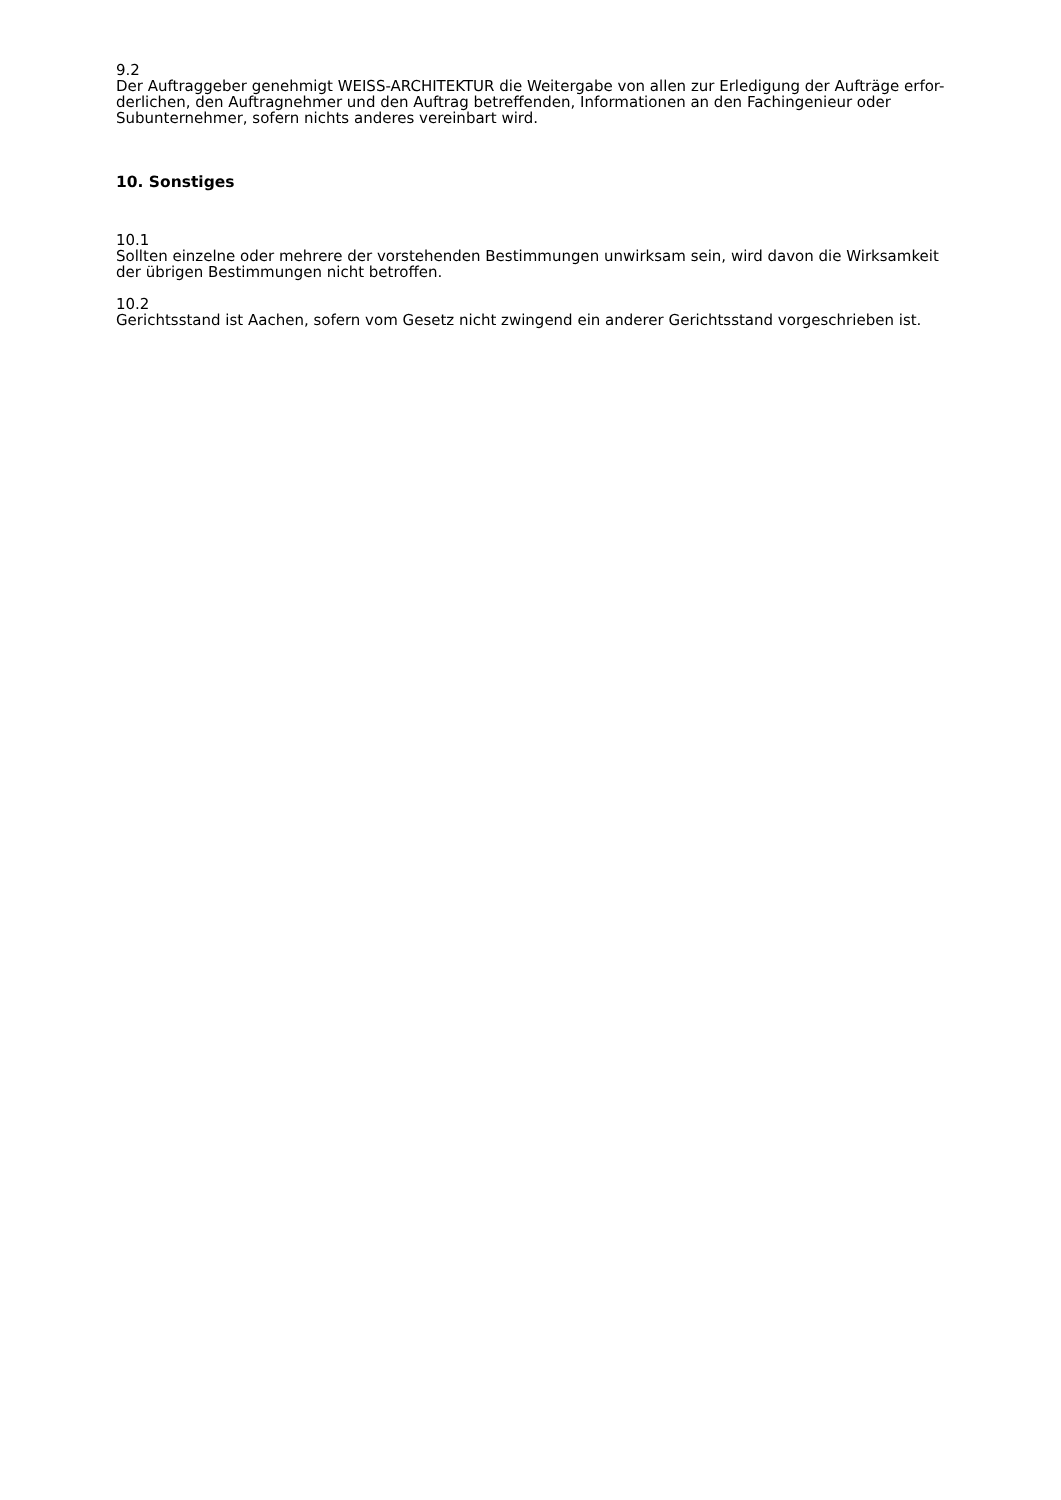9.2
Der Auftraggeber genehmigt WEISS-ARCHITEKTUR die Weitergabe von allen zur Erledigung der Aufträge erfor-
derlichen, den Auftragnehmer und den Auftrag betreffenden, Informationen an den Fachingenieur oder
Subunternehmer, sofern nichts anderes vereinbart wird.
10. Sonstiges
10.1
Sollten einzelne oder mehrere der vorstehenden Bestimmungen unwirksam sein, wird davon die Wirksamkeit
der übrigen Bestimmungen nicht betroffen.
10.2
Gerichtsstand ist Aachen, sofern vom Gesetz nicht zwingend ein anderer Gerichtsstand vorgeschrieben ist.